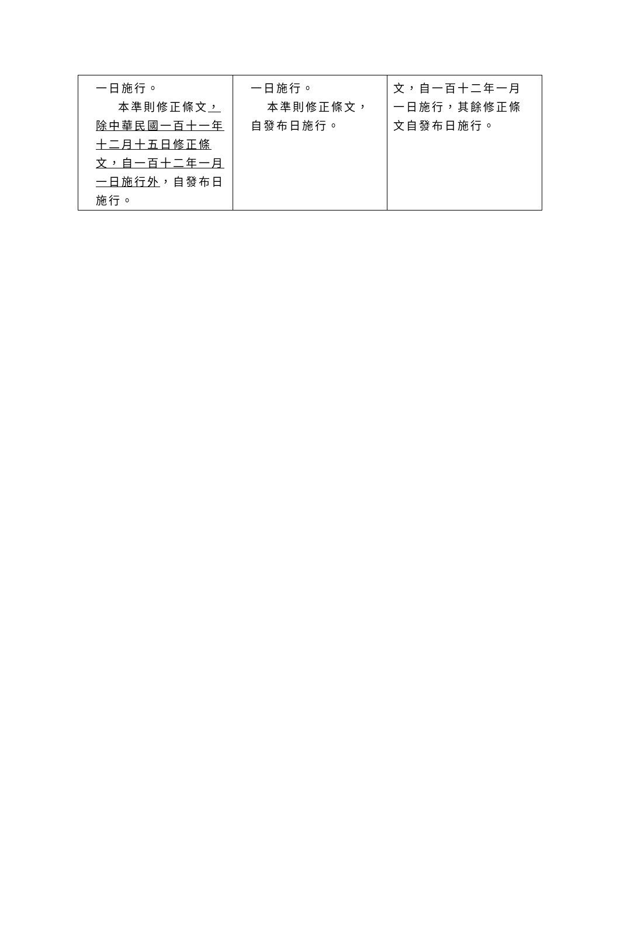| 一日施行。 本準則修正條文 ，除中華民國一百十一年十二月十五日修正條文，自一百十二年一月一日施行外 ，自發布日施行。 | 一日施行。 本準則修正條文，自發布日施行。 | 文，自一百十二年一月一日施行，其餘修正條文自發布日施行。 |